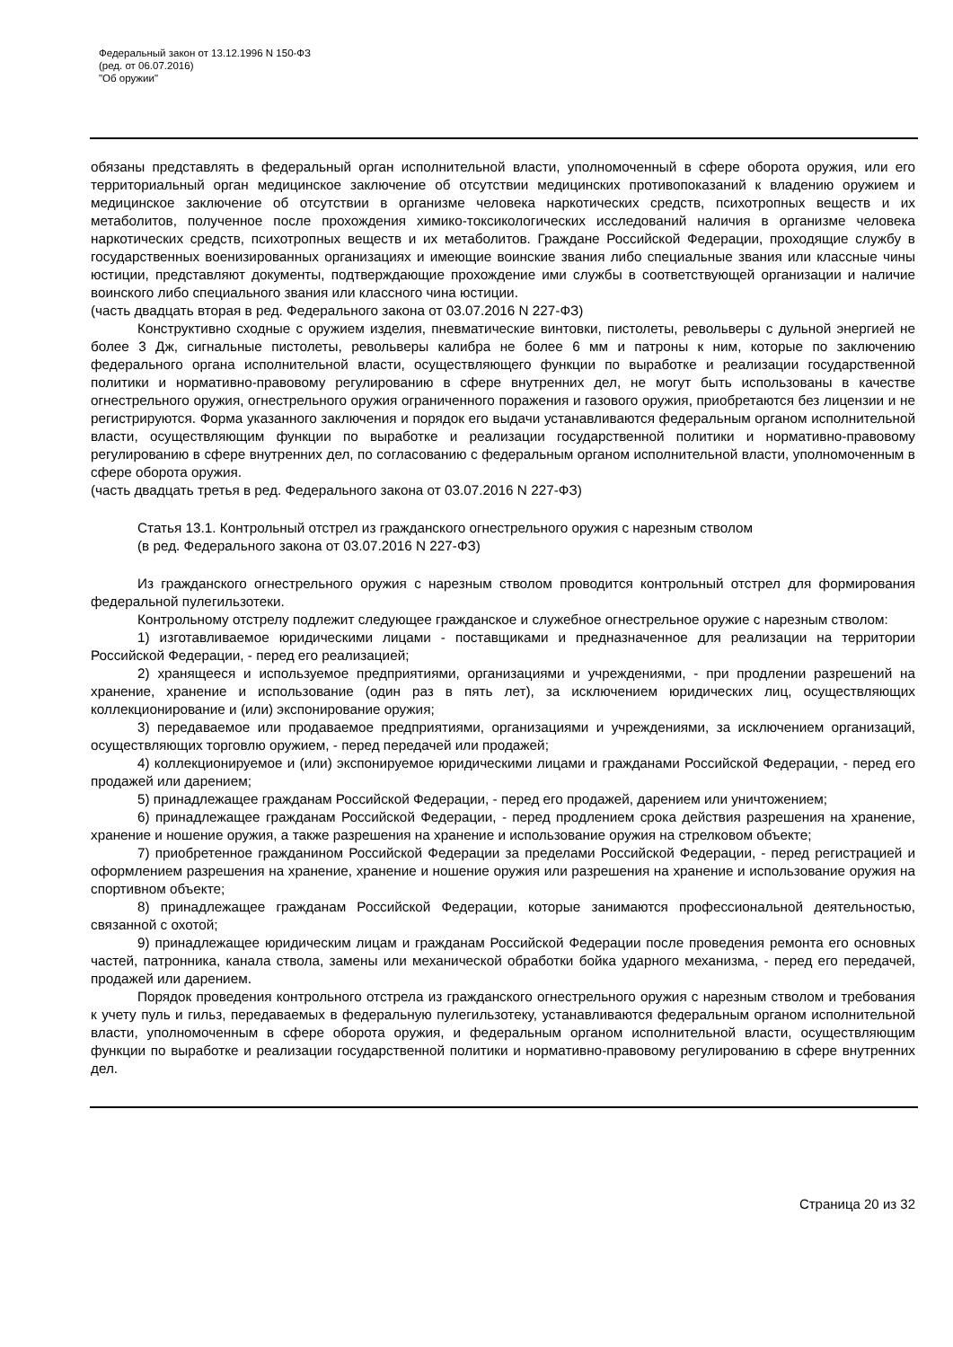Федеральный закон от 13.12.1996 N 150-ФЗ
(ред. от 06.07.2016)
"Об оружии"
обязаны представлять в федеральный орган исполнительной власти, уполномоченный в сфере оборота оружия, или его территориальный орган медицинское заключение об отсутствии медицинских противопоказаний к владению оружием и медицинское заключение об отсутствии в организме человека наркотических средств, психотропных веществ и их метаболитов, полученное после прохождения химико-токсикологических исследований наличия в организме человека наркотических средств, психотропных веществ и их метаболитов. Граждане Российской Федерации, проходящие службу в государственных военизированных организациях и имеющие воинские звания либо специальные звания или классные чины юстиции, представляют документы, подтверждающие прохождение ими службы в соответствующей организации и наличие воинского либо специального звания или классного чина юстиции.
(часть двадцать вторая в ред. Федерального закона от 03.07.2016 N 227-ФЗ)
Конструктивно сходные с оружием изделия, пневматические винтовки, пистолеты, револьверы с дульной энергией не более 3 Дж, сигнальные пистолеты, револьверы калибра не более 6 мм и патроны к ним, которые по заключению федерального органа исполнительной власти, осуществляющего функции по выработке и реализации государственной политики и нормативно-правовому регулированию в сфере внутренних дел, не могут быть использованы в качестве огнестрельного оружия, огнестрельного оружия ограниченного поражения и газового оружия, приобретаются без лицензии и не регистрируются. Форма указанного заключения и порядок его выдачи устанавливаются федеральным органом исполнительной власти, осуществляющим функции по выработке и реализации государственной политики и нормативно-правовому регулированию в сфере внутренних дел, по согласованию с федеральным органом исполнительной власти, уполномоченным в сфере оборота оружия.
(часть двадцать третья в ред. Федерального закона от 03.07.2016 N 227-ФЗ)
Статья 13.1. Контрольный отстрел из гражданского огнестрельного оружия с нарезным стволом
(в ред. Федерального закона от 03.07.2016 N 227-ФЗ)
Из гражданского огнестрельного оружия с нарезным стволом проводится контрольный отстрел для формирования федеральной пулегильзотеки.
Контрольному отстрелу подлежит следующее гражданское и служебное огнестрельное оружие с нарезным стволом:
1) изготавливаемое юридическими лицами - поставщиками и предназначенное для реализации на территории Российской Федерации, - перед его реализацией;
2) хранящееся и используемое предприятиями, организациями и учреждениями, - при продлении разрешений на хранение, хранение и использование (один раз в пять лет), за исключением юридических лиц, осуществляющих коллекционирование и (или) экспонирование оружия;
3) передаваемое или продаваемое предприятиями, организациями и учреждениями, за исключением организаций, осуществляющих торговлю оружием, - перед передачей или продажей;
4) коллекционируемое и (или) экспонируемое юридическими лицами и гражданами Российской Федерации, - перед его продажей или дарением;
5) принадлежащее гражданам Российской Федерации, - перед его продажей, дарением или уничтожением;
6) принадлежащее гражданам Российской Федерации, - перед продлением срока действия разрешения на хранение, хранение и ношение оружия, а также разрешения на хранение и использование оружия на стрелковом объекте;
7) приобретенное гражданином Российской Федерации за пределами Российской Федерации, - перед регистрацией и оформлением разрешения на хранение, хранение и ношение оружия или разрешения на хранение и использование оружия на спортивном объекте;
8) принадлежащее гражданам Российской Федерации, которые занимаются профессиональной деятельностью, связанной с охотой;
9) принадлежащее юридическим лицам и гражданам Российской Федерации после проведения ремонта его основных частей, патронника, канала ствола, замены или механической обработки бойка ударного механизма, - перед его передачей, продажей или дарением.
Порядок проведения контрольного отстрела из гражданского огнестрельного оружия с нарезным стволом и требования к учету пуль и гильз, передаваемых в федеральную пулегильзотеку, устанавливаются федеральным органом исполнительной власти, уполномоченным в сфере оборота оружия, и федеральным органом исполнительной власти, осуществляющим функции по выработке и реализации государственной политики и нормативно-правовому регулированию в сфере внутренних дел.
Страница 20 из 32